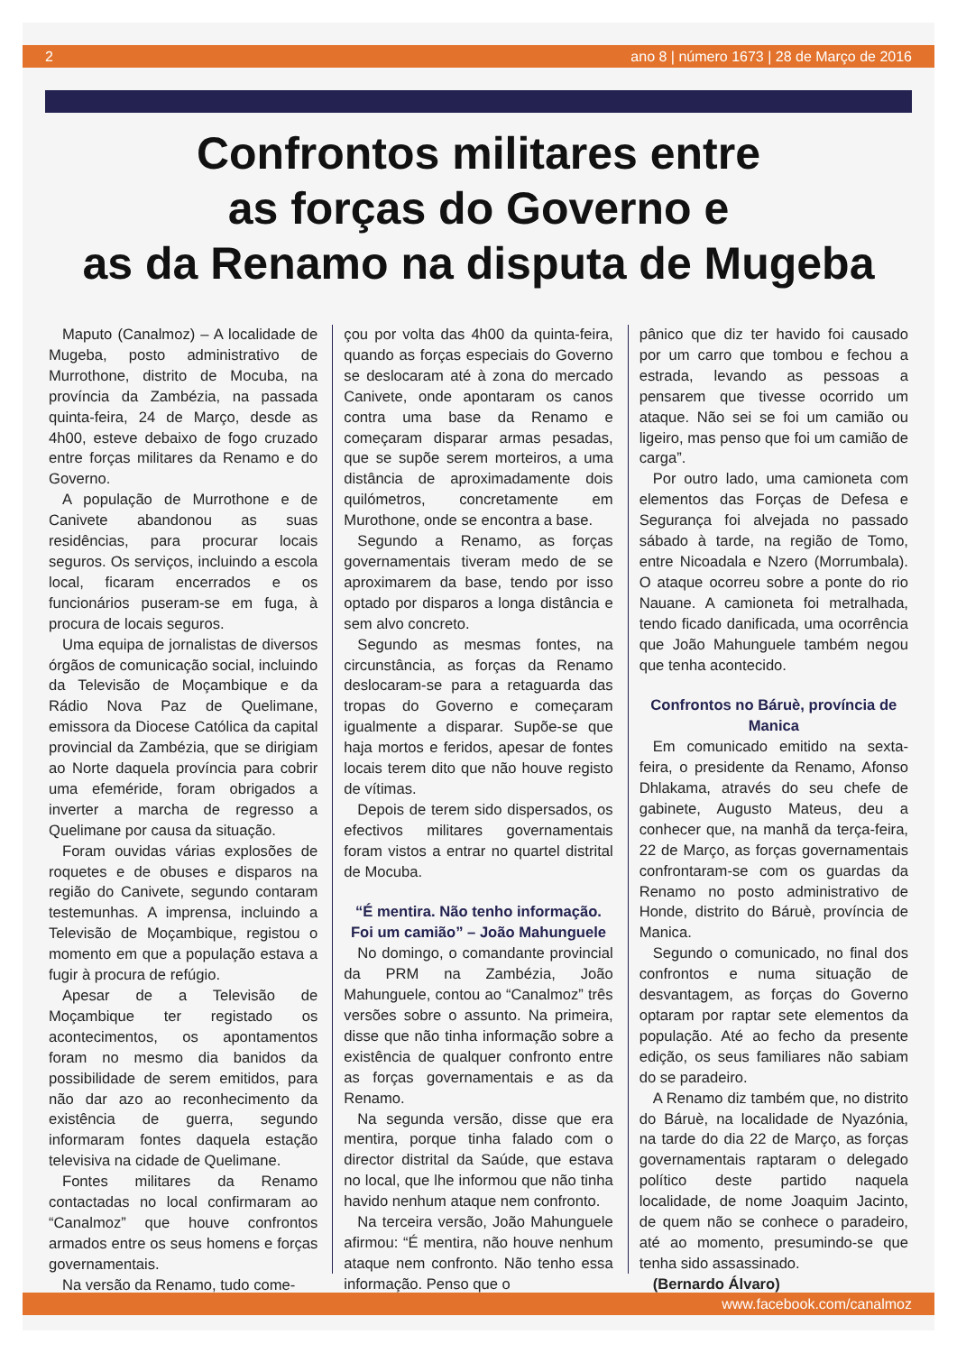2 ano 8 | número 1673 | 28 de Março de 2016
Confrontos militares entre
as forças do Governo e
as da Renamo na disputa de Mugeba
Maputo (Canalmoz) – A localidade de Mugeba, posto administrativo de Murrothone, distrito de Mocuba, na província da Zambézia, na passada quinta-feira, 24 de Março, desde as 4h00, esteve debaixo de fogo cruzado entre forças militares da Renamo e do Governo.
A população de Murrothone e de Canivete abandonou as suas residências, para procurar locais seguros. Os serviços, incluindo a escola local, ficaram encerrados e os funcionários puseram-se em fuga, à procura de locais seguros.
Uma equipa de jornalistas de diversos órgãos de comunicação social, incluindo da Televisão de Moçambique e da Rádio Nova Paz de Quelimane, emissora da Diocese Católica da capital provincial da Zambézia, que se dirigiam ao Norte daquela província para cobrir uma efeméride, foram obrigados a inverter a marcha de regresso a Quelimane por causa da situação.
Foram ouvidas várias explosões de roquetes e de obuses e disparos na região do Canivete, segundo contaram testemunhas. A imprensa, incluindo a Televisão de Moçambique, registou o momento em que a população estava a fugir à procura de refúgio.
Apesar de a Televisão de Moçambique ter registado os acontecimentos, os apontamentos foram no mesmo dia banidos da possibilidade de serem emitidos, para não dar azo ao reconhecimento da existência de guerra, segundo informaram fontes daquela estação televisiva na cidade de Quelimane.
Fontes militares da Renamo contactadas no local confirmaram ao “Canalmoz” que houve confrontos armados entre os seus homens e forças governamentais.
Na versão da Renamo, tudo come-
çou por volta das 4h00 da quinta-feira, quando as forças especiais do Governo se deslocaram até à zona do mercado Canivete, onde apontaram os canos contra uma base da Renamo e começaram disparar armas pesadas, que se supõe serem morteiros, a uma distância de aproximadamente dois quilómetros, concretamente em Murothone, onde se encontra a base.
Segundo a Renamo, as forças governamentais tiveram medo de se aproximarem da base, tendo por isso optado por disparos a longa distância e sem alvo concreto.
Segundo as mesmas fontes, na circunstância, as forças da Renamo deslocaram-se para a retaguarda das tropas do Governo e começaram igualmente a disparar. Supõe-se que haja mortos e feridos, apesar de fontes locais terem dito que não houve registo de vítimas.
Depois de terem sido dispersados, os efectivos militares governamentais foram vistos a entrar no quartel distrital de Mocuba.
“É mentira. Não tenho informação. Foi um camião” – João Mahunguele
No domingo, o comandante provincial da PRM na Zambézia, João Mahunguele, contou ao “Canalmoz” três versões sobre o assunto. Na primeira, disse que não tinha informação sobre a existência de qualquer confronto entre as forças governamentais e as da Renamo.
Na segunda versão, disse que era mentira, porque tinha falado com o director distrital da Saúde, que estava no local, que lhe informou que não tinha havido nenhum ataque nem confronto.
Na terceira versão, João Mahunguele afirmou: “É mentira, não houve nenhum ataque nem confronto. Não tenho essa informação. Penso que o
pânico que diz ter havido foi causado por um carro que tombou e fechou a estrada, levando as pessoas a pensarem que tivesse ocorrido um ataque. Não sei se foi um camião ou ligeiro, mas penso que foi um camião de carga”.
Por outro lado, uma camioneta com elementos das Forças de Defesa e Segurança foi alvejada no passado sábado à tarde, na região de Tomo, entre Nicoadala e Nzero (Morrumbala). O ataque ocorreu sobre a ponte do rio Nauane. A camioneta foi metralhada, tendo ficado danificada, uma ocorrência que João Mahunguele também negou que tenha acontecido.
Confrontos no Báruè, província de Manica
Em comunicado emitido na sexta-feira, o presidente da Renamo, Afonso Dhlakama, através do seu chefe de gabinete, Augusto Mateus, deu a conhecer que, na manhã da terça-feira, 22 de Março, as forças governamentais confrontaram-se com os guardas da Renamo no posto administrativo de Honde, distrito do Báruè, província de Manica.
Segundo o comunicado, no final dos confrontos e numa situação de desvantagem, as forças do Governo optaram por raptar sete elementos da população. Até ao fecho da presente edição, os seus familiares não sabiam do se paradeiro.
A Renamo diz também que, no distrito do Báruè, na localidade de Nyazónia, na tarde do dia 22 de Março, as forças governamentais raptaram o delegado político deste partido naquela localidade, de nome Joaquim Jacinto, de quem não se conhece o paradeiro, até ao momento, presumindo-se que tenha sido assassinado.
(Bernardo Álvaro)
www.facebook.com/canalmoz